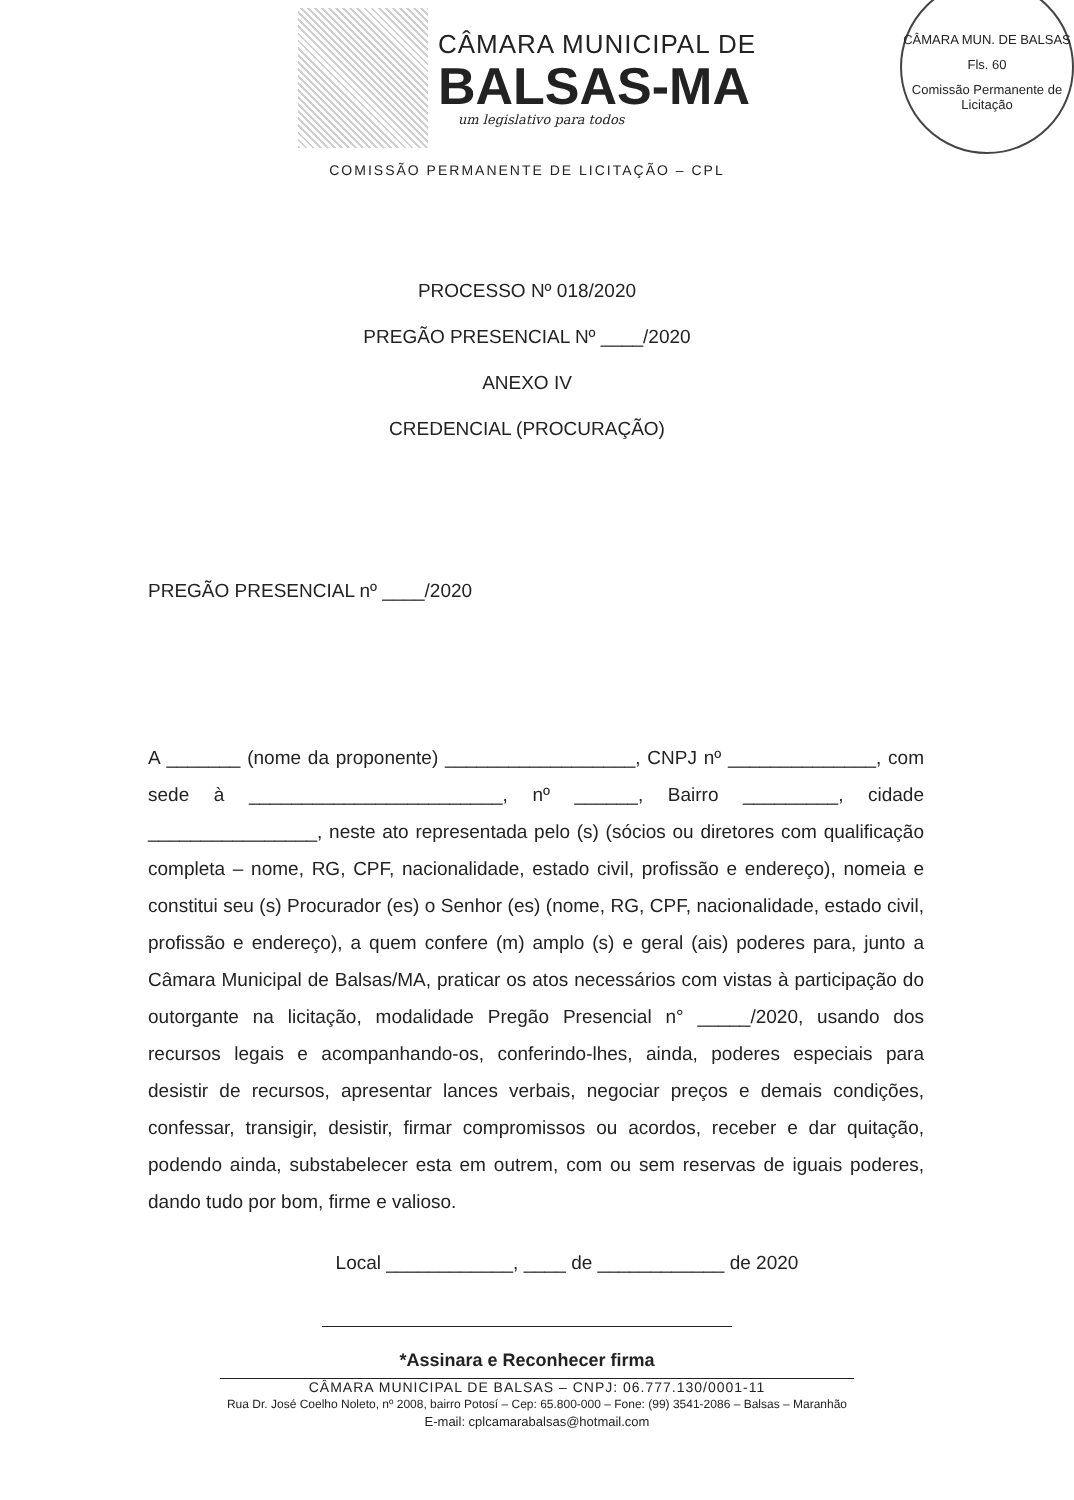CÂMARA MUN. DE BALSAS
Fls. 60
Comissão Permanente de Licitação
CÂMARA MUNICIPAL DE
BALSAS-MA
um legislativo para todos
COMISSÃO PERMANENTE DE LICITAÇÃO – CPL
PROCESSO Nº 018/2020
PREGÃO PRESENCIAL Nº ____/2020
ANEXO IV
CREDENCIAL (PROCURAÇÃO)
PREGÃO PRESENCIAL nº ____/2020
A _______ (nome da proponente) __________________, CNPJ nº ______________, com sede à ________________________, nº ______, Bairro _________, cidade ________________, neste ato representada pelo (s) (sócios ou diretores com qualificação completa – nome, RG, CPF, nacionalidade, estado civil, profissão e endereço), nomeia e constitui seu (s) Procurador (es) o Senhor (es) (nome, RG, CPF, nacionalidade, estado civil, profissão e endereço), a quem confere (m) amplo (s) e geral (ais) poderes para, junto a Câmara Municipal de Balsas/MA, praticar os atos necessários com vistas à participação do outorgante na licitação, modalidade Pregão Presencial n° _____/2020, usando dos recursos legais e acompanhando-os, conferindo-lhes, ainda, poderes especiais para desistir de recursos, apresentar lances verbais, negociar preços e demais condições, confessar, transigir, desistir, firmar compromissos ou acordos, receber e dar quitação, podendo ainda, substabelecer esta em outrem, com ou sem reservas de iguais poderes, dando tudo por bom, firme e valioso.
Local ____________, ____ de ____________ de 2020
*Assinara e Reconhecer firma
CÂMARA MUNICIPAL DE BALSAS – CNPJ: 06.777.130/0001-11
Rua Dr. José Coelho Noleto, nº 2008, bairro Potosí – Cep: 65.800-000 – Fone: (99) 3541-2086 – Balsas – Maranhão
E-mail: cplcamarabalsas@hotmail.com